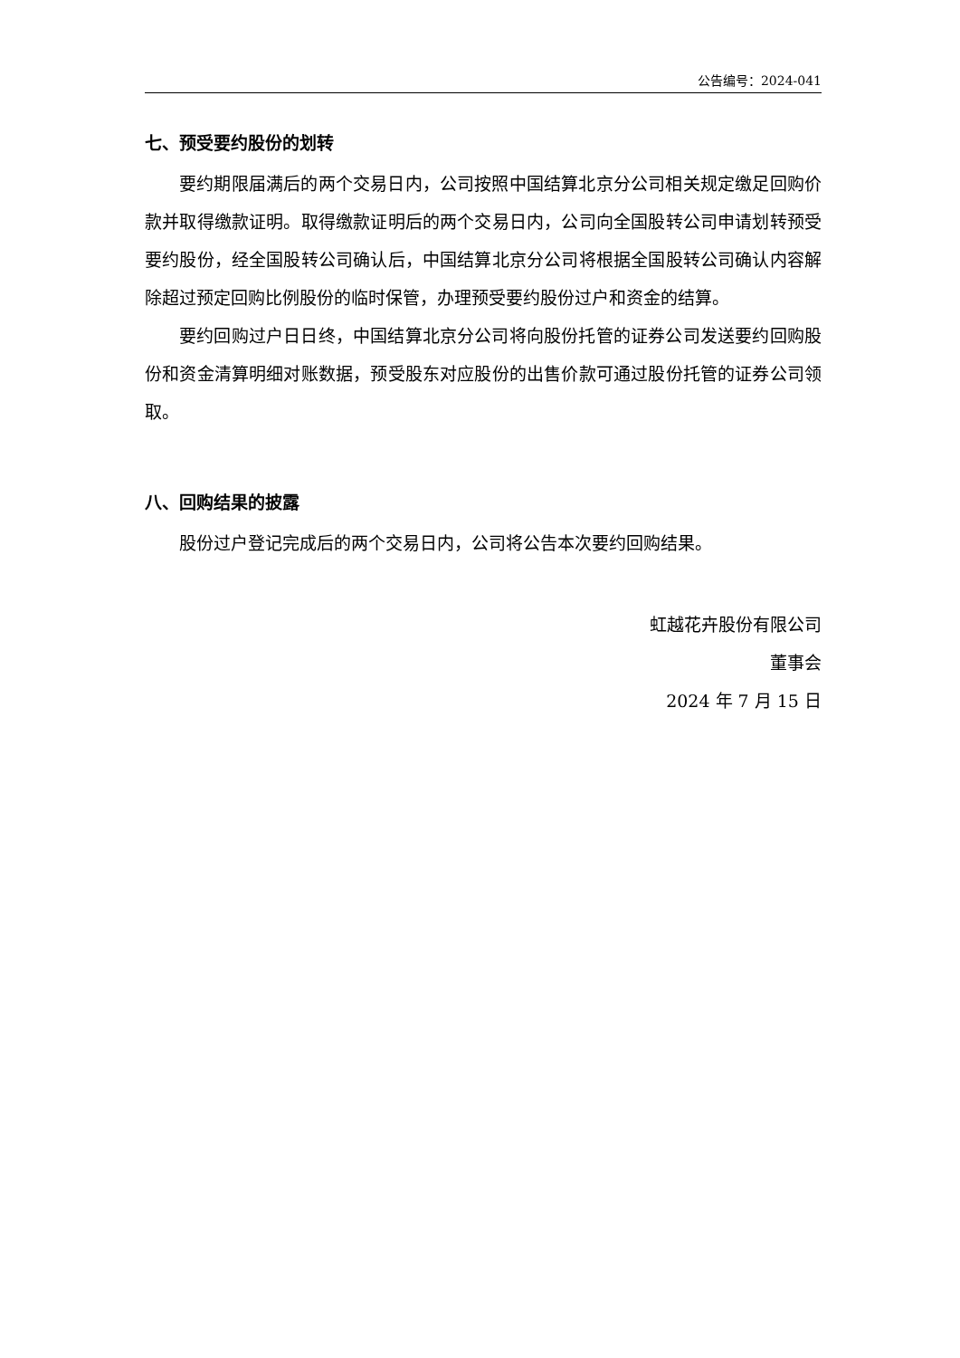公告编号：2024-041
七、预受要约股份的划转
要约期限届满后的两个交易日内，公司按照中国结算北京分公司相关规定缴足回购价款并取得缴款证明。取得缴款证明后的两个交易日内，公司向全国股转公司申请划转预受要约股份，经全国股转公司确认后，中国结算北京分公司将根据全国股转公司确认内容解除超过预定回购比例股份的临时保管，办理预受要约股份过户和资金的结算。
要约回购过户日日终，中国结算北京分公司将向股份托管的证券公司发送要约回购股份和资金清算明细对账数据，预受股东对应股份的出售价款可通过股份托管的证券公司领取。
八、回购结果的披露
股份过户登记完成后的两个交易日内，公司将公告本次要约回购结果。
虹越花卉股份有限公司
董事会
2024 年 7 月 15 日